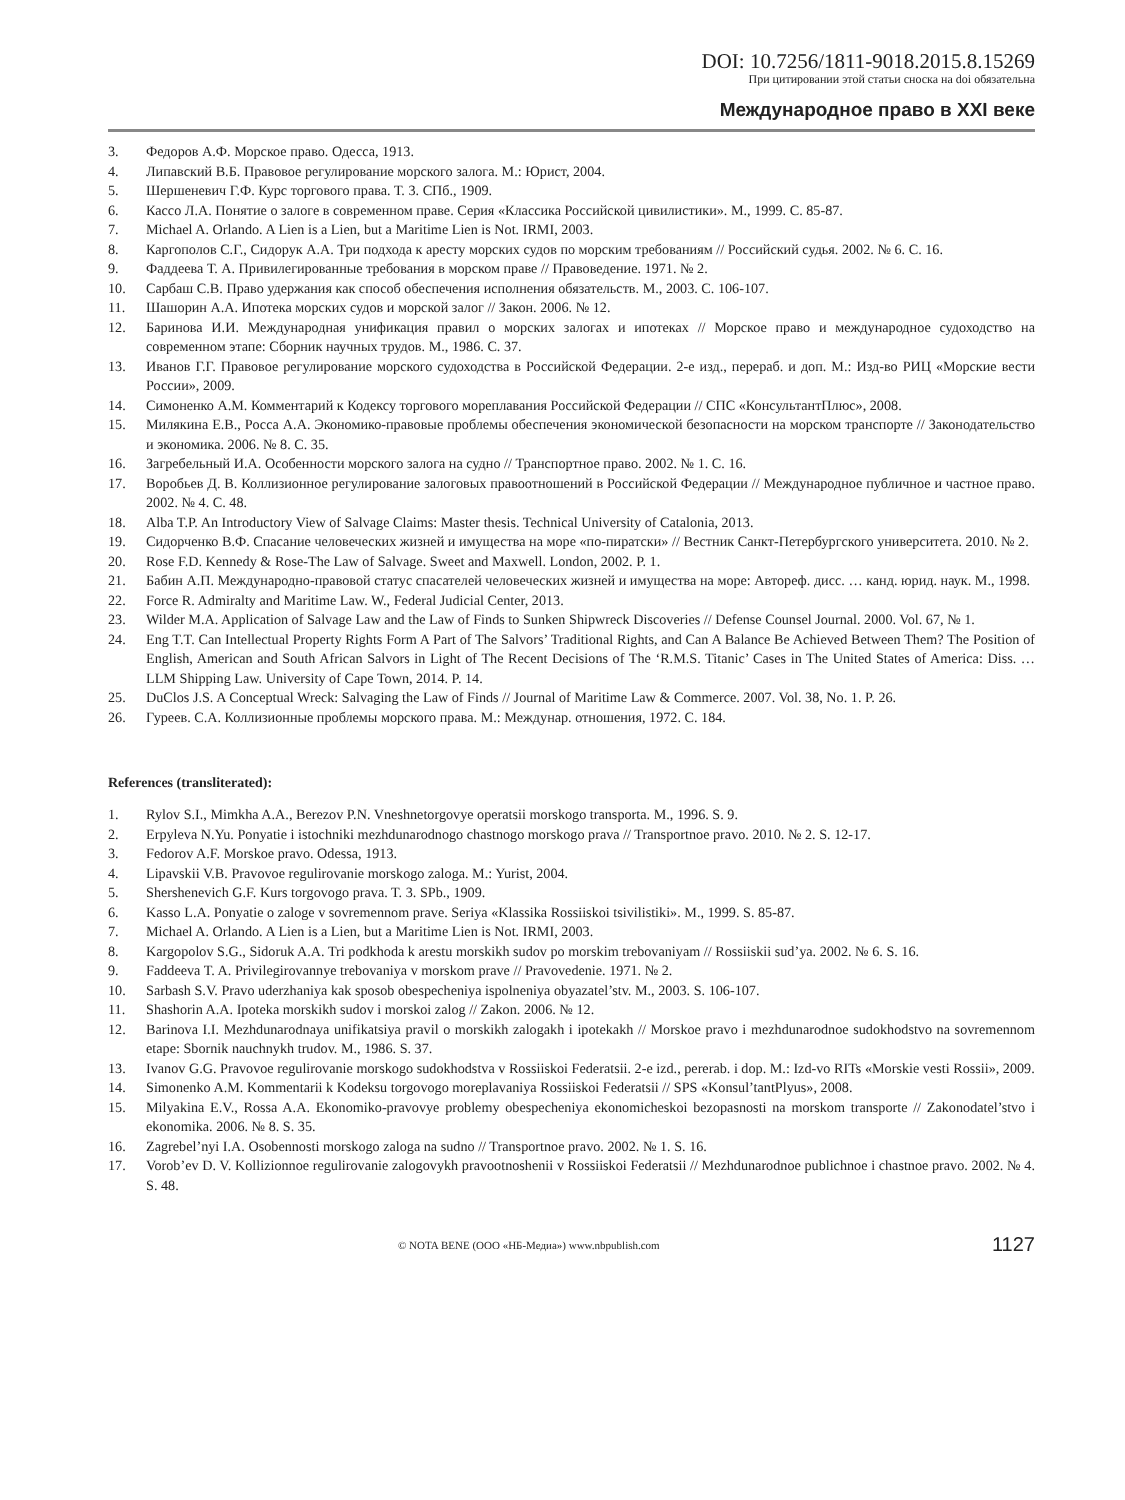DOI: 10.7256/1811-9018.2015.8.15269
При цитировании этой статьи сноска на doi обязательна
Международное право в XXI веке
3. Федоров А.Ф. Морское право. Одесса, 1913.
4. Липавский В.Б. Правовое регулирование морского залога. М.: Юрист, 2004.
5. Шершеневич Г.Ф. Курс торгового права. Т. 3. СПб., 1909.
6. Кассо Л.А. Понятие о залоге в современном праве. Серия «Классика Российской цивилистики». М., 1999. С. 85-87.
7. Michael A. Orlando. A Lien is a Lien, but a Maritime Lien is Not. IRMI, 2003.
8. Каргополов С.Г., Сидорук А.А. Три подхода к аресту морских судов по морским требованиям // Российский судья. 2002. № 6. С. 16.
9. Фаддеева Т. А. Привилегированные требования в морском праве // Правоведение. 1971. № 2.
10. Сарбаш С.В. Право удержания как способ обеспечения исполнения обязательств. М., 2003. С. 106-107.
11. Шашорин А.А. Ипотека морских судов и морской залог // Закон. 2006. № 12.
12. Баринова И.И. Международная унификация правил о морских залогах и ипотеках // Морское право и международное судоходство на современном этапе: Сборник научных трудов. М., 1986. С. 37.
13. Иванов Г.Г. Правовое регулирование морского судоходства в Российской Федерации. 2-е изд., перераб. и доп. М.: Изд-во РИЦ «Морские вести России», 2009.
14. Симоненко А.М. Комментарий к Кодексу торгового мореплавания Российской Федерации // СПС «КонсультантПлюс», 2008.
15. Милякина Е.В., Росса А.А. Экономико-правовые проблемы обеспечения экономической безопасности на морском транспорте // Законодательство и экономика. 2006. № 8. С. 35.
16. Загребельный И.А. Особенности морского залога на судно // Транспортное право. 2002. № 1. С. 16.
17. Воробьев Д. В. Коллизионное регулирование залоговых правоотношений в Российской Федерации // Международное публичное и частное право. 2002. № 4. С. 48.
18. Alba T.P. An Introductory View of Salvage Claims: Master thesis. Technical University of Catalonia, 2013.
19. Сидорченко В.Ф. Спасание человеческих жизней и имущества на море «по-пиратски» // Вестник Санкт-Петербургского университета. 2010. № 2.
20. Rose F.D. Kennedy & Rose-The Law of Salvage. Sweet and Maxwell. London, 2002. P. 1.
21. Бабин А.П. Международно-правовой статус спасателей человеческих жизней и имущества на море: Автореф. дисс. … канд. юрид. наук. М., 1998.
22. Force R. Admiralty and Maritime Law. W., Federal Judicial Center, 2013.
23. Wilder M.A. Application of Salvage Law and the Law of Finds to Sunken Shipwreck Discoveries // Defense Counsel Journal. 2000. Vol. 67, № 1.
24. Eng T.T. Can Intellectual Property Rights Form A Part of The Salvors’ Traditional Rights, and Can A Balance Be Achieved Between Them? The Position of English, American and South African Salvors in Light of The Recent Decisions of The ‘R.M.S. Titanic’ Cases in The United States of America: Diss. … LLM Shipping Law. University of Cape Town, 2014. P. 14.
25. DuClos J.S. A Conceptual Wreck: Salvaging the Law of Finds // Journal of Maritime Law & Commerce. 2007. Vol. 38, No. 1. P. 26.
26. Гуреев. С.А. Коллизионные проблемы морского права. М.: Междунар. отношения, 1972. С. 184.
References (transliterated):
1. Rylov S.I., Mimkha A.A., Berezov P.N. Vneshnetorgovye operatsii morskogo transporta. M., 1996. S. 9.
2. Erpyleva N.Yu. Ponyatie i istochniki mezhdunarodnogo chastnogo morskogo prava // Transportnoe pravo. 2010. № 2. S. 12-17.
3. Fedorov A.F. Morskoe pravo. Odessa, 1913.
4. Lipavskii V.B. Pravovoe regulirovanie morskogo zaloga. M.: Yurist, 2004.
5. Shershenevich G.F. Kurs torgovogo prava. T. 3. SPb., 1909.
6. Kasso L.A. Ponyatie o zaloge v sovremennom prave. Seriya «Klassika Rossiiskoi tsivilistiki». M., 1999. S. 85-87.
7. Michael A. Orlando. A Lien is a Lien, but a Maritime Lien is Not. IRMI, 2003.
8. Kargopolov S.G., Sidoruk A.A. Tri podkhoda k arestu morskikh sudov po morskim trebovaniyam // Rossiiskii sud’ya. 2002. № 6. S. 16.
9. Faddeeva T. A. Privilegirovannye trebovaniya v morskom prave // Pravovedenie. 1971. № 2.
10. Sarbash S.V. Pravo uderzhaniya kak sposob obespecheniya ispolneniya obyazatel’stv. M., 2003. S. 106-107.
11. Shashorin A.A. Ipoteka morskikh sudov i morskoi zalog // Zakon. 2006. № 12.
12. Barinova I.I. Mezhdunarodnaya unifikatsiya pravil o morskikh zalogakh i ipotekakh // Morskoe pravo i mezhdunarodnoe sudokhodstvo na sovremennom etape: Sbornik nauchnykh trudov. M., 1986. S. 37.
13. Ivanov G.G. Pravovoe regulirovanie morskogo sudokhodstva v Rossiiskoi Federatsii. 2-e izd., pererab. i dop. M.: Izd-vo RITs «Morskie vesti Rossii», 2009.
14. Simonenko A.M. Kommentarii k Kodeksu torgovogo moreplavaniya Rossiiskoi Federatsii // SPS «Konsul’tantPlyus», 2008.
15. Milyakina E.V., Rossa A.A. Ekonomiko-pravovye problemy obespecheniya ekonomicheskoi bezopasnosti na morskom transporte // Zakonodatel’stvo i ekonomika. 2006. № 8. S. 35.
16. Zagrebel’nyi I.A. Osobennosti morskogo zaloga na sudno // Transportnoe pravo. 2002. № 1. S. 16.
17. Vorob’ev D. V. Kollizionnoe regulirovanie zalogovykh pravootnoshenii v Rossiiskoi Federatsii // Mezhdunarodnoe publichnoe i chastnoe pravo. 2002. № 4. S. 48.
© NOTA BENE (ООО «НБ-Медиа») www.nbpublish.com 1127